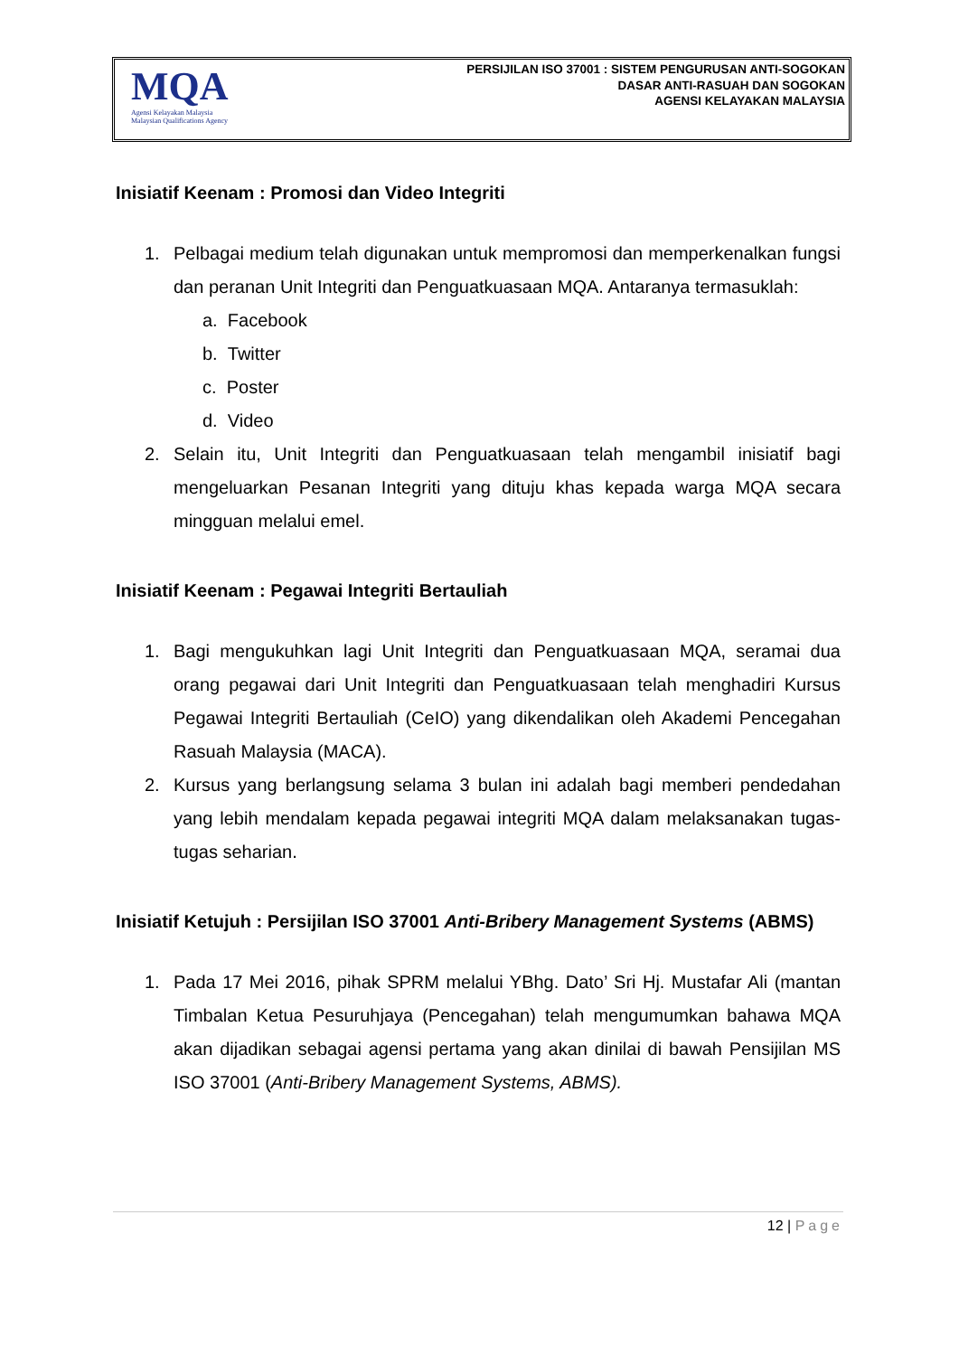MQA
Agensi Kelayakan Malaysia
Malaysian Qualifications Agency
PERSIJILAN ISO 37001 : SISTEM PENGURUSAN ANTI-SOGOKAN
DASAR ANTI-RASUAH DAN SOGOKAN
AGENSI KELAYAKAN MALAYSIA
Inisiatif Keenam : Promosi dan Video Integriti
1. Pelbagai medium telah digunakan untuk mempromosi dan memperkenalkan fungsi dan peranan Unit Integriti dan Penguatkuasaan MQA. Antaranya termasuklah:
a. Facebook
b. Twitter
c. Poster
d. Video
2. Selain itu, Unit Integriti dan Penguatkuasaan telah mengambil inisiatif bagi mengeluarkan Pesanan Integriti yang dituju khas kepada warga MQA secara mingguan melalui emel.
Inisiatif Keenam : Pegawai Integriti Bertauliah
1. Bagi mengukuhkan lagi Unit Integriti dan Penguatkuasaan MQA, seramai dua orang pegawai dari Unit Integriti dan Penguatkuasaan telah menghadiri Kursus Pegawai Integriti Bertauliah (CeIO) yang dikendalikan oleh Akademi Pencegahan Rasuah Malaysia (MACA).
2. Kursus yang berlangsung selama 3 bulan ini adalah bagi memberi pendedahan yang lebih mendalam kepada pegawai integriti MQA dalam melaksanakan tugas-tugas seharian.
Inisiatif Ketujuh : Persijilan ISO 37001 Anti-Bribery Management Systems (ABMS)
1. Pada 17 Mei 2016, pihak SPRM melalui YBhg. Dato’ Sri Hj. Mustafar Ali (mantan Timbalan Ketua Pesuruhjaya (Pencegahan) telah mengumumkan bahawa MQA akan dijadikan sebagai agensi pertama yang akan dinilai di bawah Pensijilan MS ISO 37001 (Anti-Bribery Management Systems, ABMS).
12 | Page